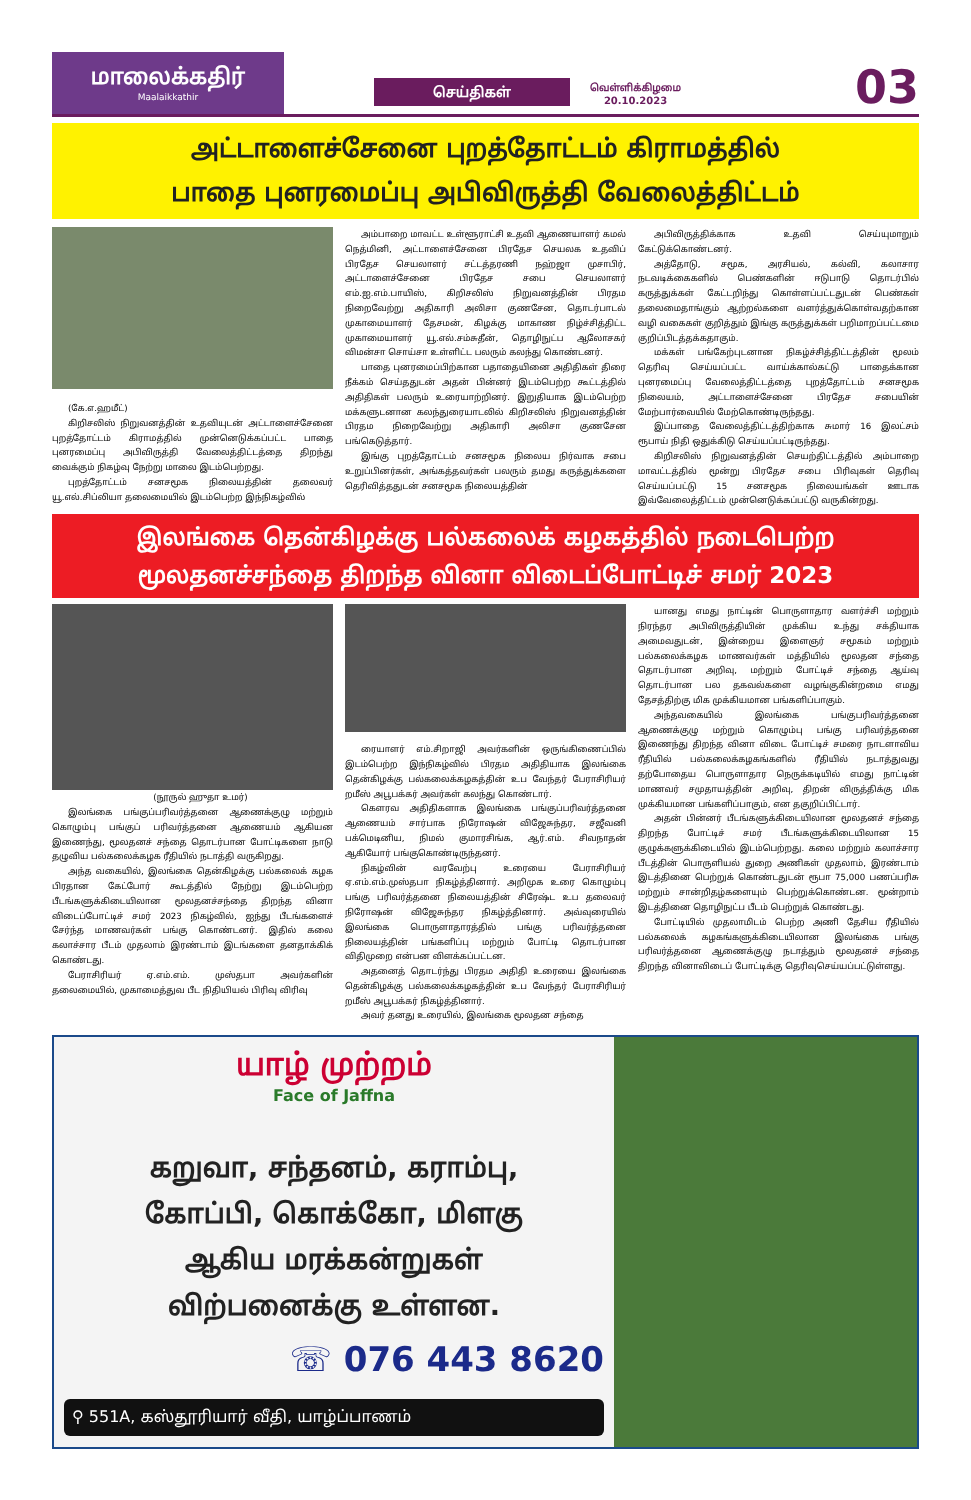மாலைக்கதிர்
Maalaikkathir
செய்திகள்
வெள்ளிக்கிழமை
20.10.2023
03
அட்டாளைச்சேனை புறத்தோட்டம் கிராமத்தில்
பாதை புனரமைப்பு அபிவிருத்தி வேலைத்திட்டம்
(கே.எ.ஹமீட்)
கிறிசலிஸ் நிறுவனத்தின் உதவியுடன் அட்டாளைச்சேனை புறத்தோட்டம் கிராமத்தில் முன்னெடுக்கப்பட்ட பாதை புனரமைப்பு அபிவிருத்தி வேலைத்திட்டத்தை திறந்து வைக்கும் நிகழ்வு நேற்று மாலை இடம்பெற்றது.
புறத்தோட்டம் சனசமூக நிலையத்தின் தலைவர் யூ.எல்.சிப்லியா தலைமையில் இடம்பெற்ற இந்நிகழ்வில்
அம்பாறை மாவட்ட உள்ளூராட்சி உதவி ஆணையாளர் கமல் நெத்மினி, அட்டாளைச்சேனை பிரதேச செயலக உதவிப் பிரதேச செயலாளர் சட்டத்தரணி நஹ்ஜா முசாபிர், அட்டாளைச்சேனை பிரதேச சபை செயலாளர் எம்.ஐ.எம்.பாயிஸ், கிறிசலிஸ் நிறுவனத்தின் பிரதம நிறைவேற்று அதிகாரி அலிசா குணசேன, தொடர்பாடல் முகாமையாளர் தேசமன், கிழக்கு மாகாண நிழ்ச்சித்திட்ட முகாமையாளர் யூ.எல்.சம்சுதீன், தொழிநுட்ப ஆலோசகர் விமன்சா சொய்சா உள்ளிட்ட பலரும் கலந்து கொண்டனர்.
பாதை புனரமைப்பிற்கான பதாதையினை அதிதிகள் திரை நீக்கம் செய்ததுடன் அதன் பின்னர் இடம்பெற்ற கூட்டத்தில் அதிதிகள் பலரும் உரையாற்றினர். இறுதியாக இடம்பெற்ற மக்களுடனான கலந்துரையாடலில் கிறிசலிஸ் நிறுவனத்தின் பிரதம நிறைவேற்று அதிகாரி அலிசா குணசேன பங்கெடுத்தார்.
இங்கு புறத்தோட்டம் சனசமூக நிலைய நிர்வாக சபை உறுப்பினர்கள், அங்கத்தவர்கள் பலரும் தமது கருத்துக்களை தெரிவித்ததுடன் சனசமூக நிலையத்தின்
அபிவிருத்திக்காக உதவி செய்யுமாறும் கேட்டுக்கொண்டனர்.
அத்தோடு, சமூக, அரசியல், கல்வி, கலாசார நடவடிக்கைகளில் பெண்களின் ஈடுபாடு தொடர்பில் கருத்துக்கள் கேட்டறிந்து கொள்ளப்பட்டதுடன் பெண்கள் தலைமைதாங்கும் ஆற்றல்களை வளர்த்துக்கொள்வதற்கான வழி வகைகள் குறித்தும் இங்கு கருத்துக்கள் பறிமாறப்பட்டமை குறிப்பிடத்தக்கதாகும்.
மக்கள் பங்கேற்புடனான நிகழ்ச்சித்திட்டத்தின் மூலம் தெரிவு செய்யப்பட்ட வாய்க்கால்கட்டு பாதைக்கான புனரமைப்பு வேலைத்திட்டத்தை புறத்தோட்டம் சனசமூக நிலையம், அட்டாளைச்சேனை பிரதேச சபையின் மேற்பார்வையில் மேற்கொண்டிருந்தது.
இப்பாதை வேலைத்திட்டத்திற்காக சுமார் 16 இலட்சம் ரூபாய் நிதி ஒதுக்கிடு செய்யப்பட்டிருந்தது.
கிறிசலிஸ் நிறுவனத்தின் செயற்திட்டத்தில் அம்பாறை மாவட்டத்தில் மூன்று பிரதேச சபை பிரிவுகள் தெரிவு செய்யப்பட்டு 15 சனசமூக நிலையங்கள் ஊடாக இவ்வேலைத்திட்டம் முன்னெடுக்கப்பட்டு வருகின்றது.
இலங்கை தென்கிழக்கு பல்கலைக் கழகத்தில் நடைபெற்ற
மூலதனச்சந்தை திறந்த வினா விடைப்போட்டிச் சமர் 2023
(நூருல் ஹுதா உமர்)
இலங்கை பங்குப்பரிவர்த்தனை ஆணைக்குழு மற்றும் கொழும்பு பங்குப் பரிவர்த்தனை ஆணையம் ஆகியன இணைந்து, மூலதனச் சந்தை தொடர்பான போட்டிகளை நாடு தழுவிய பல்கலைக்கழக ரீதியில் நடாத்தி வருகிறது.
அந்த வகையில், இலங்கை தென்கிழக்கு பல்கலைக் கழக பிரதான கேட்போர் கூடத்தில் நேற்று இடம்பெற்ற பீடங்களுக்கிடையிலான மூலதனச்சந்தை திறந்த வினா விடைப்போட்டிச் சமர் 2023 நிகழ்வில், ஐந்து பீடங்களைச் சேர்ந்த மாணவர்கள் பங்கு கொண்டனர். இதில் கலை கலாச்சார பீடம் முதலாம் இரண்டாம் இடங்களை தனதாக்கிக் கொண்டது.
பேராசிரியர் ஏ.எம்.எம். முஸ்தபா அவர்களின் தலைமையில், முகாமைத்துவ பீட நிதியியல் பிரிவு விரிவு
ரையாளர் எம்.சிறாஜி அவர்களின் ஒருங்கிணைப்பில் இடம்பெற்ற இந்நிகழ்வில் பிரதம அதிதியாக இலங்கை தென்கிழக்கு பல்கலைக்கழகத்தின் உப வேந்தர் பேராசிரியர் றமீஸ் அபூபக்கர் அவர்கள் கலந்து கொண்டார்.
கௌரவ அதிதிகளாக இலங்கை பங்குப்பரிவர்த்தனை ஆணையம் சார்பாக நிரோஷன் விஜேசுந்தர, சஜீவனி பக்மெடினிய, நிமல் குமாரசிங்க, ஆர்.எம். சிவநாதன் ஆகியோர் பங்குகொண்டிருந்தனர்.
நிகழ்வின் வரவேற்பு உரையை பேராசிரியர் ஏ.எம்.எம்.முஸ்தபா நிகழ்த்தினார். அறிமுக உரை கொழும்பு பங்கு பரிவர்த்தனை நிலையத்தின் சிரேஷ்ட உப தலைவர் நிரோஷன் விஜேசுந்தர நிகழ்த்தினார். அவ்வுரையில் இலங்கை பொருளாதாரத்தில் பங்கு பரிவர்த்தனை நிலையத்தின் பங்களிப்பு மற்றும் போட்டி தொடர்பான விதிமுறை என்பன விளக்கப்பட்டன.
அதனைத் தொடர்ந்து பிரதம அதிதி உரையை இலங்கை தென்கிழக்கு பல்கலைக்கழகத்தின் உப வேந்தர் பேராசிரியர் றமீஸ் அபூபக்கர் நிகழ்த்தினார்.
அவர் தனது உரையில், இலங்கை மூலதன சந்தை
யானது எமது நாட்டின் பொருளாதார வளர்ச்சி மற்றும் நிரந்தர அபிவிருத்தியின் முக்கிய உந்து சக்தியாக அமைவதுடன், இன்றைய இளைஞர் சமூகம் மற்றும் பல்கலைக்கழக மாணவர்கள் மத்தியில் மூலதன சந்தை தொடர்பான அறிவு, மற்றும் போட்டிச் சந்தை ஆய்வு தொடர்பான பல தகவல்களை வழங்குகின்றமை எமது தேசத்திற்கு மிக முக்கியமான பங்களிப்பாகும்.
அந்தவகையில் இலங்கை பங்குபரிவர்த்தனை ஆணைக்குழு மற்றும் கொழும்பு பங்கு பரிவர்த்தனை இணைந்து திறந்த வினா விடை போட்டிச் சமரை நாடளாவிய ரீதியில் பல்கலைக்கழகங்களில் ரீதியில் நடாத்துவது தற்போதைய பொருளாதார நெருக்கடியில் எமது நாட்டின் மாணவர் சமுதாயத்தின் அறிவு, திறன் விருத்திக்கு மிக முக்கியமான பங்களிப்பாகும், என தகுறிப்பிட்டார்.
அதன் பின்னர் பீடங்களுக்கிடையிலான மூலதனச் சந்தை திறந்த போட்டிச் சமர் பீடங்களுக்கிடையிலான 15 குழுக்களுக்கிடையில் இடம்பெற்றது. கலை மற்றும் கலாச்சார பீடத்தின் பொருளியல் துறை அணிகள் முதலாம், இரண்டாம் இடத்தினை பெற்றுக் கொண்டதுடன் ரூபா 75,000 பணப்பரிசு மற்றும் சான்றிதழ்களையும் பெற்றுக்கொண்டன. மூன்றாம் இடத்தினை தொழிநுட்ப பீடம் பெற்றுக் கொண்டது.
போட்டியில் முதலாமிடம் பெற்ற அணி தேசிய ரீதியில் பல்கலைக் கழகங்களுக்கிடையிலான இலங்கை பங்கு பரிவர்த்தனை ஆணைக்குழு நடாத்தும் மூலதனச் சந்தை திறந்த வினாவிடைப் போட்டிக்கு தெரிவுசெய்யப்பட்டுள்ளது.
யாழ் முற்றம்
Face of Jaffna
கறுவா, சந்தனம், கராம்பு,
கோப்பி, கொக்கோ, மிளகு
ஆகிய மரக்கன்றுகள்
விற்பனைக்கு உள்ளன.
☏ 076 443 8620
⚲ 551A, கஸ்தூரியார் வீதி, யாழ்ப்பாணம்